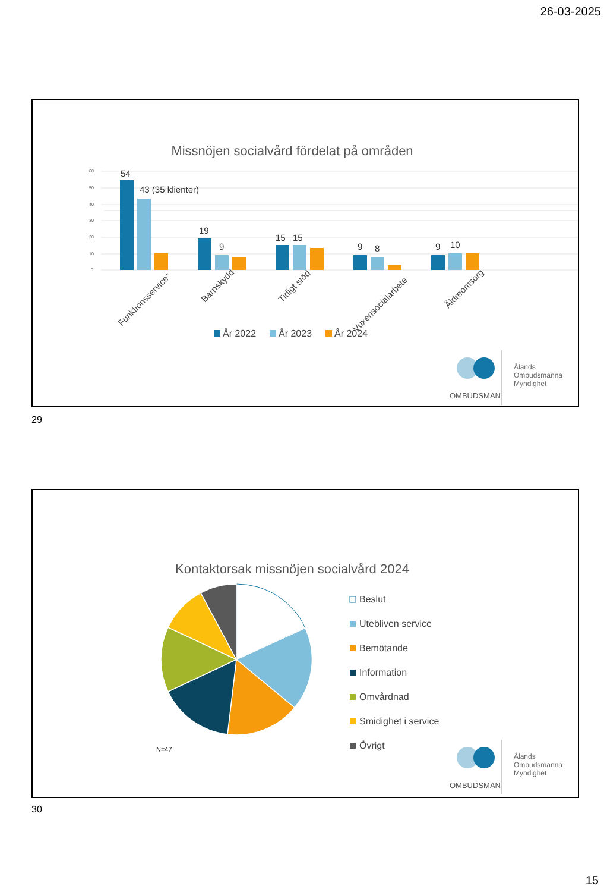26-03-2025
Missnöjen socialvård fördelat på områden
60
50
40
30
20
10
0
54
43 (35 klienter)
19
9
15
15
9
8
9
10
Funktionsservice*
Barnskydd
Tidigt stöd
Vuxensocialarbete
Äldreomsorg
År 2022
År 2023
År 2024
OMBUDSMAN
Ålands
Ombudsmanna
Myndighet
29
Kontaktorsak missnöjen socialvård 2024
N=47
Beslut
Utebliven service
Bemötande
Information
Omvårdnad
Smidighet i service
Övrigt
OMBUDSMAN
Ålands
Ombudsmanna
Myndighet
30
15